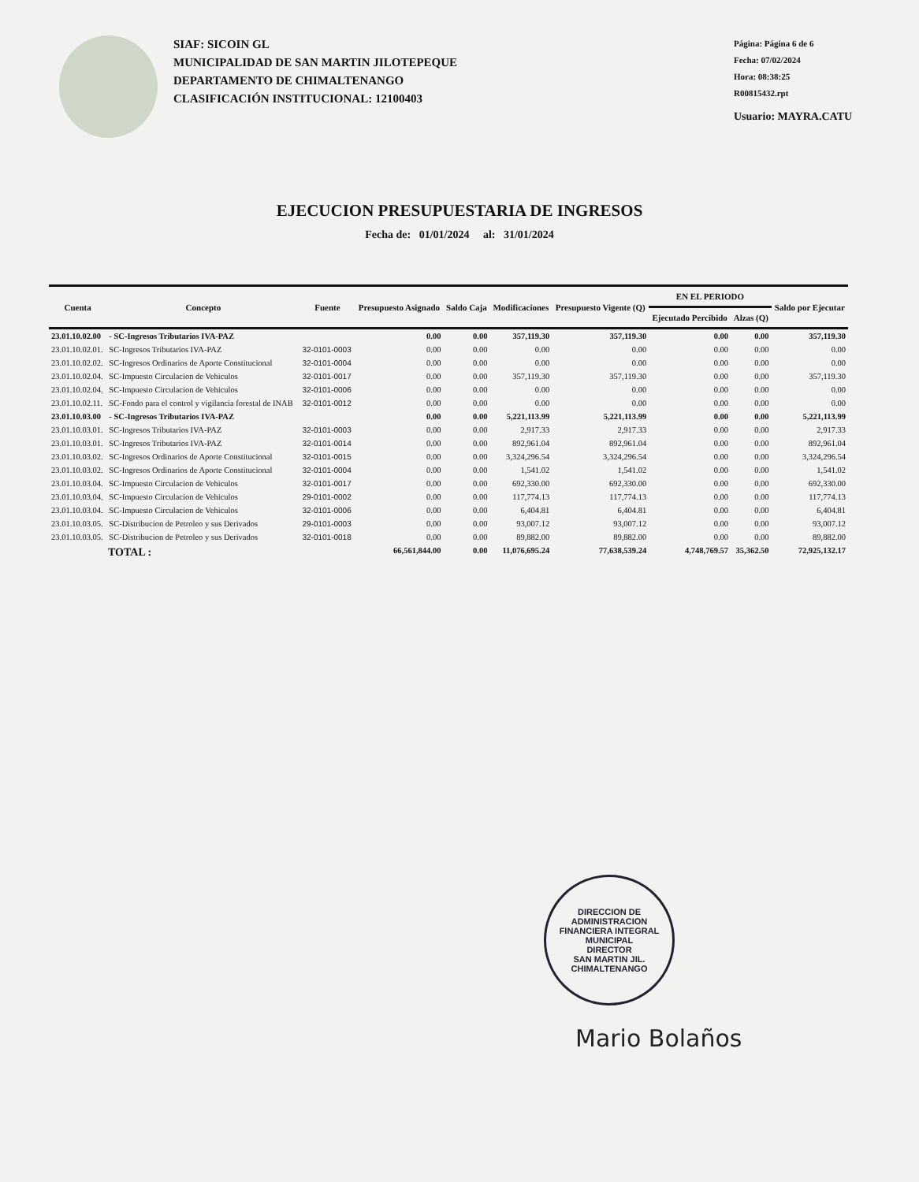SIAF: SICOIN GL
MUNICIPALIDAD DE SAN MARTIN JILOTEPEQUE
DEPARTAMENTO DE CHIMALTENANGO
CLASIFICACIÓN INSTITUCIONAL: 12100403
Página: Página 6 de 6
Fecha: 07/02/2024
Hora: 08:38:25
R00815432.rpt
Usuario: MAYRA.CATU
EJECUCION PRESUPUESTARIA DE INGRESOS
Fecha de: 01/01/2024 al: 31/01/2024
| Cuenta | Concepto | Fuente | Presupuesto Asignado | Saldo Caja | Modificaciones | Presupuesto Vigente (Q) | EN EL PERIODO | | Saldo por Ejecutar |
| --- | --- | --- | --- | --- | --- | --- | --- | --- | --- |
| | | | | | | | Ejecutado Percibido | Alzas (Q) | |
| 23.01.10.02.00 | - SC-Ingresos Tributarios IVA-PAZ | | 0.00 | 0.00 | 357,119.30 | 357,119.30 | 0.00 | 0.00 | 357,119.30 |
| 23.01.10.02.01. | SC-Ingresos Tributarios IVA-PAZ | 32-0101-0003 | 0.00 | 0.00 | 0.00 | 0.00 | 0.00 | 0.00 | 0.00 |
| 23.01.10.02.02. | SC-Ingresos Ordinarios de Aporte Constitucional | 32-0101-0004 | 0.00 | 0.00 | 0.00 | 0.00 | 0.00 | 0.00 | 0.00 |
| 23.01.10.02.04. | SC-Impuesto Circulacion de Vehiculos | 32-0101-0017 | 0.00 | 0.00 | 357,119.30 | 357,119.30 | 0.00 | 0.00 | 357,119.30 |
| 23.01.10.02.04. | SC-Impuesto Circulacion de Vehiculos | 32-0101-0006 | 0.00 | 0.00 | 0.00 | 0.00 | 0.00 | 0.00 | 0.00 |
| 23.01.10.02.11. | SC-Fondo para el control y vigilancia forestal de INAB | 32-0101-0012 | 0.00 | 0.00 | 0.00 | 0.00 | 0.00 | 0.00 | 0.00 |
| 23.01.10.03.00 | - SC-Ingresos Tributarios IVA-PAZ | | 0.00 | 0.00 | 5,221,113.99 | 5,221,113.99 | 0.00 | 0.00 | 5,221,113.99 |
| 23.01.10.03.01. | SC-Ingresos Tributarios IVA-PAZ | 32-0101-0003 | 0.00 | 0.00 | 2,917.33 | 2,917.33 | 0.00 | 0.00 | 2,917.33 |
| 23.01.10.03.01. | SC-Ingresos Tributarios IVA-PAZ | 32-0101-0014 | 0.00 | 0.00 | 892,961.04 | 892,961.04 | 0.00 | 0.00 | 892,961.04 |
| 23.01.10.03.02. | SC-Ingresos Ordinarios de Aporte Constitucional | 32-0101-0015 | 0.00 | 0.00 | 3,324,296.54 | 3,324,296.54 | 0.00 | 0.00 | 3,324,296.54 |
| 23.01.10.03.02. | SC-Ingresos Ordinarios de Aporte Constitucional | 32-0101-0004 | 0.00 | 0.00 | 1,541.02 | 1,541.02 | 0.00 | 0.00 | 1,541.02 |
| 23.01.10.03.04. | SC-Impuesto Circulacion de Vehiculos | 32-0101-0017 | 0.00 | 0.00 | 692,330.00 | 692,330.00 | 0.00 | 0.00 | 692,330.00 |
| 23.01.10.03.04. | SC-Impuesto Circulacion de Vehiculos | 29-0101-0002 | 0.00 | 0.00 | 117,774.13 | 117,774.13 | 0.00 | 0.00 | 117,774.13 |
| 23.01.10.03.04. | SC-Impuesto Circulacion de Vehiculos | 32-0101-0006 | 0.00 | 0.00 | 6,404.81 | 6,404.81 | 0.00 | 0.00 | 6,404.81 |
| 23.01.10.03.05. | SC-Distribucion de Petroleo y sus Derivados | 29-0101-0003 | 0.00 | 0.00 | 93,007.12 | 93,007.12 | 0.00 | 0.00 | 93,007.12 |
| 23.01.10.03.05. | SC-Distribucion de Petroleo y sus Derivados | 32-0101-0018 | 0.00 | 0.00 | 89,882.00 | 89,882.00 | 0.00 | 0.00 | 89,882.00 |
| TOTAL : | | | 66,561,844.00 | 0.00 | 11,076,695.24 | 77,638,539.24 | 4,748,769.57 | 35,362.50 | 72,925,132.17 |
DIRECCION DE ADMINISTRACION FINANCIERA INTEGRAL MUNICIPAL
DIRECTOR
SAN MARTIN JIL. CHIMALTENANGO
Mario Bolaños